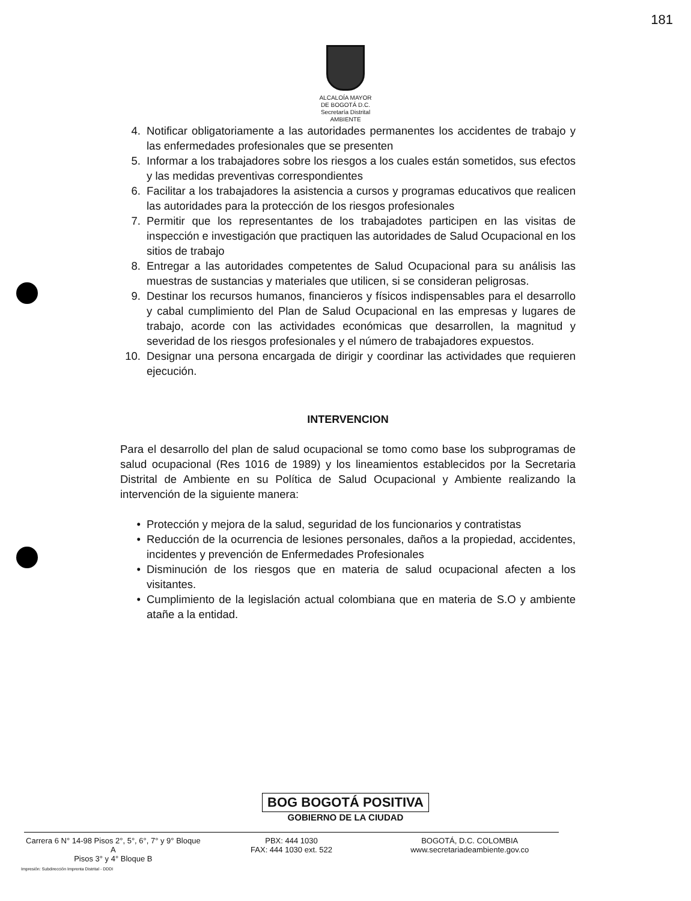181
ALCALOÍA MAYOR
DE BOGOTÁ D.C.
Secretaría Distrital
AMBIENTE
4. Notificar obligatoriamente a las autoridades permanentes los accidentes de trabajo y las enfermedades profesionales que se presenten
5. Informar a los trabajadores sobre los riesgos a los cuales están sometidos, sus efectos y las medidas preventivas correspondientes
6. Facilitar a los trabajadores la asistencia a cursos y programas educativos que realicen las autoridades para la protección de los riesgos profesionales
7. Permitir que los representantes de los trabajadotes participen en las visitas de inspección e investigación que practiquen las autoridades de Salud Ocupacional en los sitios de trabajo
8. Entregar a las autoridades competentes de Salud Ocupacional para su análisis las muestras de sustancias y materiales que utilicen, si se consideran peligrosas.
9. Destinar los recursos humanos, financieros y físicos indispensables para el desarrollo y cabal cumplimiento del Plan de Salud Ocupacional en las empresas y lugares de trabajo, acorde con las actividades económicas que desarrollen, la magnitud y severidad de los riesgos profesionales y el número de trabajadores expuestos.
10. Designar una persona encargada de dirigir y coordinar las actividades que requieren ejecución.
INTERVENCION
Para el desarrollo del plan de salud ocupacional se tomo como base los subprogramas de salud ocupacional (Res 1016 de 1989) y los lineamientos establecidos por la Secretaria Distrital de Ambiente en su Política de Salud Ocupacional y Ambiente realizando la intervención de la siguiente manera:
• Protección y mejora de la salud, seguridad de los funcionarios y contratistas
• Reducción de la ocurrencia de lesiones personales, daños a la propiedad, accidentes, incidentes y prevención de Enfermedades Profesionales
• Disminución de los riesgos que en materia de salud ocupacional afecten a los visitantes.
• Cumplimiento de la legislación actual colombiana que en materia de S.O y ambiente atañe a la entidad.
BOG BOGOTÁ POSITIVA
GOBIERNO DE LA CIUDAD
Carrera 6 N° 14-98 Pisos 2°, 5°, 6°, 7° y 9° Bloque A
Pisos 3° y 4° Bloque B
PBX: 444 1030
FAX: 444 1030 ext. 522
BOGOTÁ, D.C. COLOMBIA
www.secretariadeambiente.gov.co
Impresión: Subdirección Imprenta Distrital - DDDI